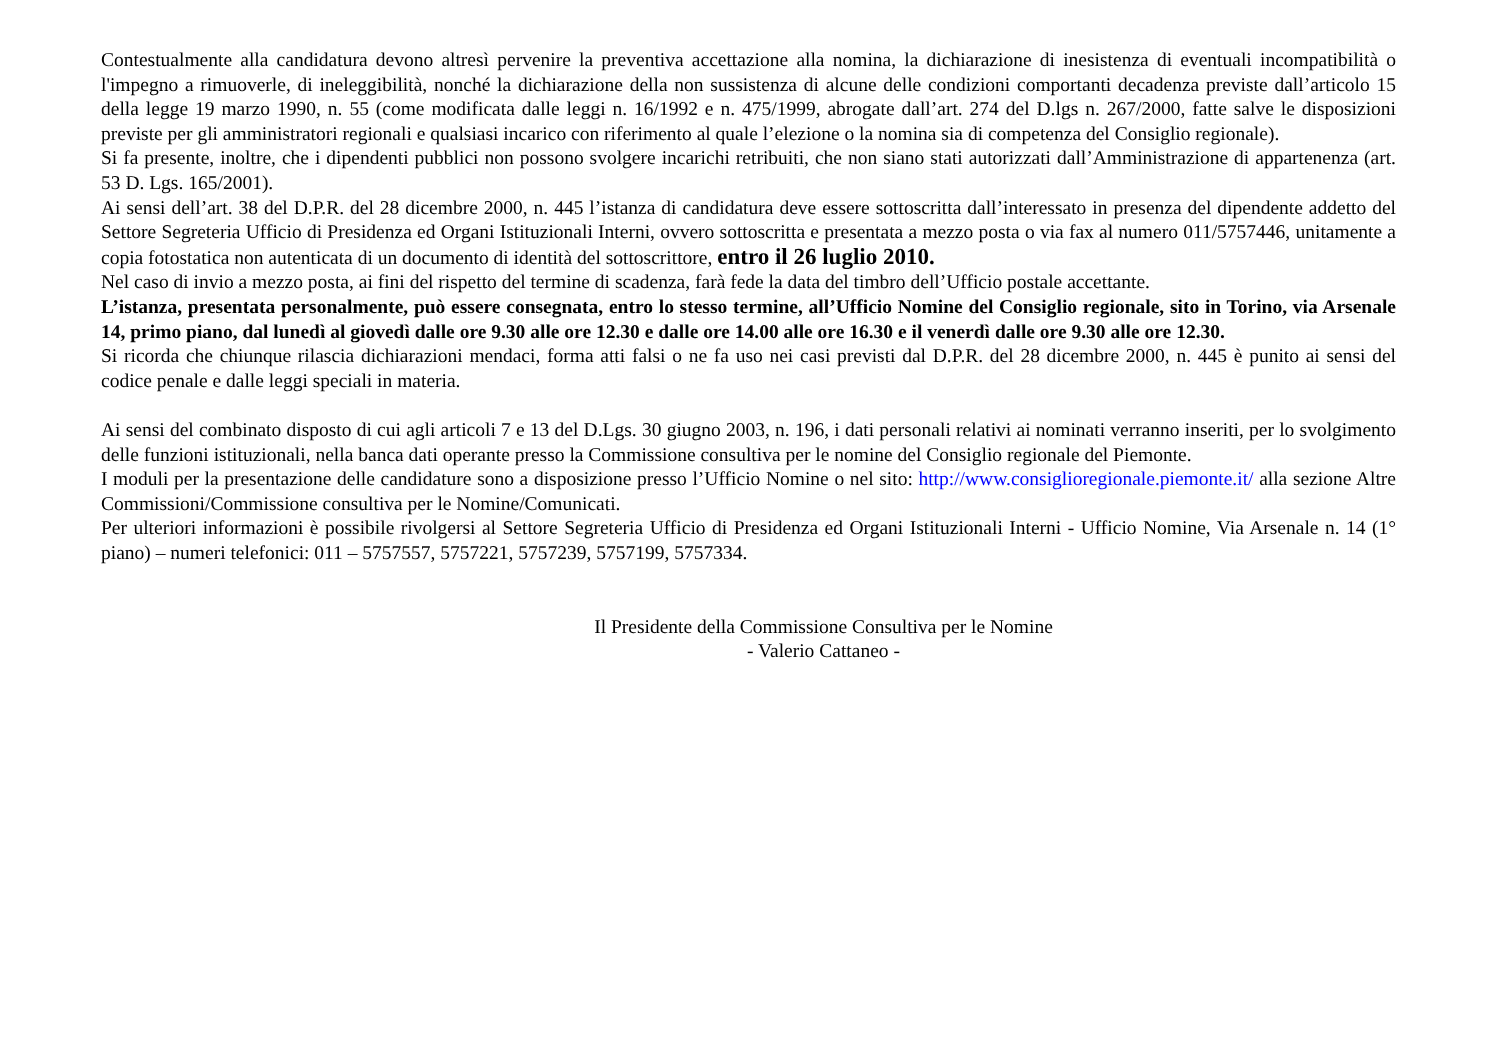Contestualmente alla candidatura devono altresì pervenire la preventiva accettazione alla nomina, la dichiarazione di inesistenza di eventuali incompatibilità o l'impegno a rimuoverle, di ineleggibilità, nonché la dichiarazione della non sussistenza di alcune delle condizioni comportanti decadenza previste dall’articolo 15 della legge 19 marzo 1990, n. 55 (come modificata dalle leggi n. 16/1992 e n. 475/1999, abrogate dall’art. 274 del D.lgs n. 267/2000, fatte salve le disposizioni previste per gli amministratori regionali e qualsiasi incarico con riferimento al quale l’elezione o la nomina sia di competenza del Consiglio regionale).
Si fa presente, inoltre, che i dipendenti pubblici non possono svolgere incarichi retribuiti, che non siano stati autorizzati dall’Amministrazione di appartenenza (art. 53 D. Lgs. 165/2001).
Ai sensi dell’art. 38 del D.P.R. del 28 dicembre 2000, n. 445 l’istanza di candidatura deve essere sottoscritta dall’interessato in presenza del dipendente addetto del Settore Segreteria Ufficio di Presidenza ed Organi Istituzionali Interni, ovvero sottoscritta e presentata a mezzo posta o via fax al numero 011/5757446, unitamente a copia fotostatica non autenticata di un documento di identità del sottoscrittore, entro il 26 luglio 2010.
Nel caso di invio a mezzo posta, ai fini del rispetto del termine di scadenza, farà fede la data del timbro dell’Ufficio postale accettante.
L’istanza, presentata personalmente, può essere consegnata, entro lo stesso termine, all’Ufficio Nomine del Consiglio regionale, sito in Torino, via Arsenale 14, primo piano, dal lunedì al giovedì dalle ore 9.30 alle ore 12.30 e dalle ore 14.00 alle ore 16.30 e il venerdì dalle ore 9.30 alle ore 12.30.
Si ricorda che chiunque rilascia dichiarazioni mendaci, forma atti falsi o ne fa uso nei casi previsti dal D.P.R. del 28 dicembre 2000, n. 445 è punito ai sensi del codice penale e dalle leggi speciali in materia.
Ai sensi del combinato disposto di cui agli articoli 7 e 13 del D.Lgs. 30 giugno 2003, n. 196, i dati personali relativi ai nominati verranno inseriti, per lo svolgimento delle funzioni istituzionali, nella banca dati operante presso la Commissione consultiva per le nomine del Consiglio regionale del Piemonte.
I moduli per la presentazione delle candidature sono a disposizione presso l’Ufficio Nomine o nel sito: http://www.consiglioregionale.piemonte.it/ alla sezione Altre Commissioni/Commissione consultiva per le Nomine/Comunicati.
Per ulteriori informazioni è possibile rivolgersi al Settore Segreteria Ufficio di Presidenza ed Organi Istituzionali Interni - Ufficio Nomine, Via Arsenale n. 14 (1° piano) – numeri telefonici: 011 – 5757557, 5757221, 5757239, 5757199, 5757334.
Il Presidente della Commissione Consultiva per le Nomine
- Valerio Cattaneo -